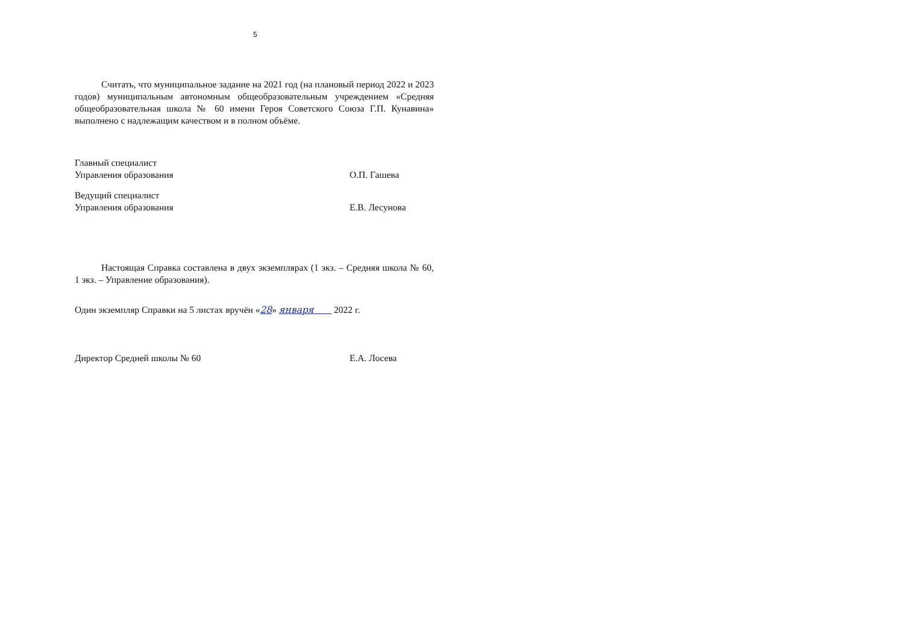5
Считать, что муниципальное задание на 2021 год (на плановый период 2022 и 2023 годов) муниципальным автономным общеобразовательным учреждением «Средняя общеобразовательная школа № 60 имени Героя Советского Союза Г.П. Кунавина» выполнено с надлежащим качеством и в полном объёме.
Главный специалист
Управления образования
О.П. Гашева
Ведущий специалист
Управления образования
Е.В. Лесунова
Настоящая Справка составлена в двух экземплярах (1 экз. – Средняя школа № 60, 1 экз. – Управление образования).
Один экземпляр Справки на 5 листах вручён «28» января 2022 г.
Директор Средней школы № 60
Е.А. Лосева